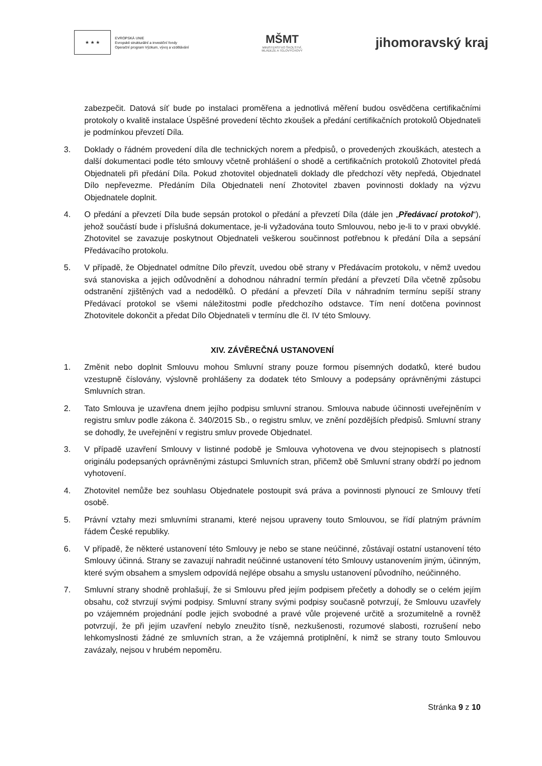★ ★ ★
EVROPSKÁ UNIE
Evropské strukturální a investiční fondy
Operační program Výzkum, vývoj a vzdělávání
MŠMT
MINISTERSTVO ŠKOLSTVÍ,
MLÁDEŽE A TĚLOVÝCHOVY
jihomoravský kraj
zabezpečit. Datová síť bude po instalaci proměřena a jednotlivá měření budou osvědčena certifikačními protokoly o kvalitě instalace Úspěšné provedení těchto zkoušek a předání certifikačních protokolů Objednateli je podmínkou převzetí Díla.
3. Doklady o řádném provedení díla dle technických norem a předpisů, o provedených zkouškách, atestech a další dokumentaci podle této smlouvy včetně prohlášení o shodě a certifikačních protokolů Zhotovitel předá Objednateli při předání Díla. Pokud zhotovitel objednateli doklady dle předchozí věty nepředá, Objednatel Dílo nepřevezme. Předáním Díla Objednateli není Zhotovitel zbaven povinnosti doklady na výzvu Objednatele doplnit.
4. O předání a převzetí Díla bude sepsán protokol o předání a převzetí Díla (dále jen „Předávací protokol“), jehož součástí bude i příslušná dokumentace, je-li vyžadována touto Smlouvou, nebo je-li to v praxi obvyklé. Zhotovitel se zavazuje poskytnout Objednateli veškerou součinnost potřebnou k předání Díla a sepsání Předávacího protokolu.
5. V případě, že Objednatel odmítne Dílo převzít, uvedou obě strany v Předávacím protokolu, v němž uvedou svá stanoviska a jejich odůvodnění a dohodnou náhradní termín předání a převzetí Díla včetně způsobu odstranění zjištěných vad a nedodělků. O předání a převzetí Díla v náhradním termínu sepíší strany Předávací protokol se všemi náležitostmi podle předchozího odstavce. Tím není dotčena povinnost Zhotovitele dokončit a předat Dílo Objednateli v termínu dle čl. IV této Smlouvy.
XIV. ZÁVĚREČNÁ USTANOVENÍ
1. Změnit nebo doplnit Smlouvu mohou Smluvní strany pouze formou písemných dodatků, které budou vzestupně číslovány, výslovně prohlášeny za dodatek této Smlouvy a podepsány oprávněnými zástupci Smluvních stran.
2. Tato Smlouva je uzavřena dnem jejího podpisu smluvní stranou. Smlouva nabude účinnosti uveřejněním v registru smluv podle zákona č. 340/2015 Sb., o registru smluv, ve znění pozdějších předpisů. Smluvní strany se dohodly, že uveřejnění v registru smluv provede Objednatel.
3. V případě uzavření Smlouvy v listinné podobě je Smlouva vyhotovena ve dvou stejnopisech s platností originálu podepsaných oprávněnými zástupci Smluvních stran, přičemž obě Smluvní strany obdrží po jednom vyhotovení.
4. Zhotovitel nemůže bez souhlasu Objednatele postoupit svá práva a povinnosti plynoucí ze Smlouvy třetí osobě.
5. Právní vztahy mezi smluvními stranami, které nejsou upraveny touto Smlouvou, se řídí platným právním řádem České republiky.
6. V případě, že některé ustanovení této Smlouvy je nebo se stane neúčinné, zůstávají ostatní ustanovení této Smlouvy účinná. Strany se zavazují nahradit neúčinné ustanovení této Smlouvy ustanovením jiným, účinným, které svým obsahem a smyslem odpovídá nejlépe obsahu a smyslu ustanovení původního, neúčinného.
7. Smluvní strany shodně prohlašují, že si Smlouvu před jejím podpisem přečetly a dohodly se o celém jejím obsahu, což stvrzují svými podpisy. Smluvní strany svými podpisy současně potvrzují, že Smlouvu uzavřely po vzájemném projednání podle jejich svobodné a pravé vůle projevené určitě a srozumitelně a rovněž potvrzují, že při jejím uzavření nebylo zneužito tísně, nezkušenosti, rozumové slabosti, rozrušení nebo lehkomyslnosti žádné ze smluvních stran, a že vzájemná protiplnění, k nimž se strany touto Smlouvou zavázaly, nejsou v hrubém nepoměru.
Stránka 9 z 10